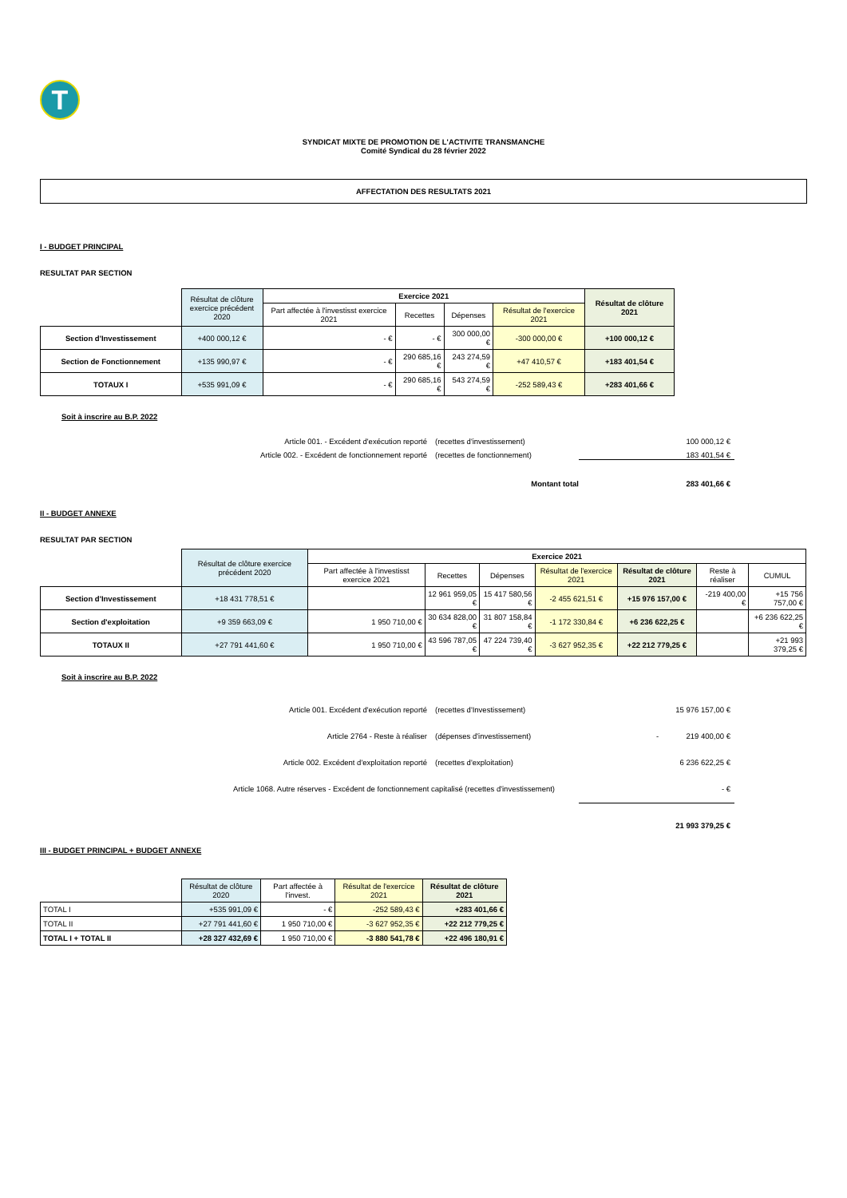T
SYNDICAT MIXTE DE PROMOTION DE L'ACTIVITE TRANSMANCHE
Comité Syndical du 28 février 2022
AFFECTATION DES RESULTATS 2021
I - BUDGET PRINCIPAL
RESULTAT PAR SECTION
| | Résultat de clôture exercice précédent 2020 | Exercice 2021 | | | | Résultat de clôture 2021 |
| | | Part affectée à l'investisst exercice 2021 | Recettes | Dépenses | Résultat de l'exercice 2021 | |
| Section d'Investissement | +400 000,12 € | - € | - € | 300 000,00 € | -300 000,00 € | +100 000,12 € |
| Section de Fonctionnement | +135 990,97 € | - € | 290 685,16 € | 243 274,59 € | +47 410,57 € | +183 401,54 € |
| TOTAUX I | +535 991,09 € | - € | 290 685,16 € | 543 274,59 € | -252 589,43 € | +283 401,66 € |
Soit à inscrire au B.P. 2022
Article 001. - Excédent d'exécution reporté
(recettes d'investissement)
100 000,12 €
Article 002. - Excédent de fonctionnement reporté
(recettes de fonctionnement)
183 401,54 €
Montant total
283 401,66 €
II - BUDGET ANNEXE
RESULTAT PAR SECTION
| | Résultat de clôture exercice précédent 2020 | Exercice 2021 | | | | | | |
| | | Part affectée à l'investisst exercice 2021 | Recettes | Dépenses | Résultat de l'exercice 2021 | Résultat de clôture 2021 | Reste à réaliser | CUMUL |
| Section d'Investissement | +18 431 778,51 € | | 12 961 959,05 € | 15 417 580,56 € | -2 455 621,51 € | +15 976 157,00 € | -219 400,00 € | +15 756 757,00 € |
| Section d'exploitation | +9 359 663,09 € | 1 950 710,00 € | 30 634 828,00 € | 31 807 158,84 € | -1 172 330,84 € | +6 236 622,25 € | | +6 236 622,25 € |
| TOTAUX II | +27 791 441,60 € | 1 950 710,00 € | 43 596 787,05 € | 47 224 739,40 € | -3 627 952,35 € | +22 212 779,25 € | | +21 993 379,25 € |
Soit à inscrire au B.P. 2022
Article 001. Excédent d'exécution reporté
(recettes d'Investissement)
15 976 157,00 €
Article 2764 - Reste à réaliser
(dépenses d'investissement)
- 219 400,00 €
Article 002. Excédent d'exploitation reporté
(recettes d'exploitation)
6 236 622,25 €
Article 1068. Autre réserves - Excédent de fonctionnement capitalisé (recettes d'investissement)
- €
21 993 379,25 €
III - BUDGET PRINCIPAL + BUDGET ANNEXE
| | Résultat de clôture 2020 | Part affectée à l'invest. | Résultat de l'exercice 2021 | Résultat de clôture 2021 |
| TOTAL I | +535 991,09 € | - € | -252 589,43 € | +283 401,66 € |
| TOTAL II | +27 791 441,60 € | 1 950 710,00 € | -3 627 952,35 € | +22 212 779,25 € |
| TOTAL I + TOTAL II | +28 327 432,69 € | 1 950 710,00 € | -3 880 541,78 € | +22 496 180,91 € |